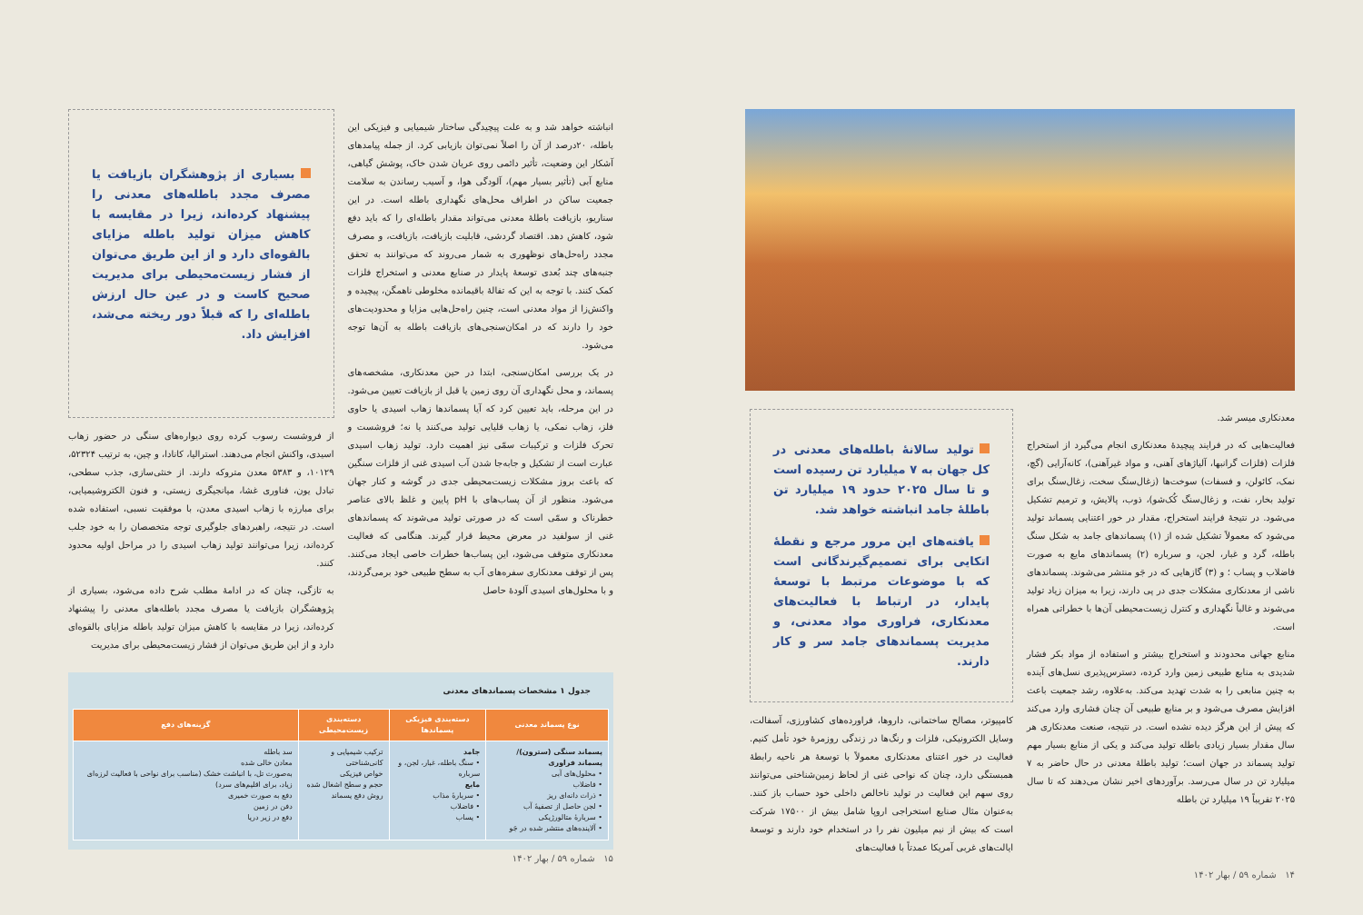معدنکاری میسر شد.
فعالیت‌هایی که در فرایند پیچیدهٔ معدنکاری انجام می‌گیرد از استخراج فلزات (فلزات گرانبها، آلیاژهای آهنی، و مواد غیرآهنی)، کانه‌آرایی (گچ، نمک، کائولن، و فسفات) سوخت‌ها (زغال‌سنگ سخت، زغال‌سنگ برای تولید بخار، نفت، و زغال‌سنگ کُک‌شو)، ذوب، پالایش، و ترمیم تشکیل می‌شود. در نتیجهٔ فرایند استخراج، مقدار در خور اعتنایی پسماند تولید می‌شود که معمولاً تشکیل شده از (۱) پسماندهای جامد به شکل سنگ باطله، گرد و غبار، لجن، و سرباره (۲) پسماندهای مایع به صورت فاضلاب و پساب ؛ و (۳) گازهایی که در جَو منتشر می‌شوند. پسماندهای ناشی از معدنکاری مشکلات جدی در پی دارند، زیرا به میزان زیاد تولید می‌شوند و غالباً نگهداری و کنترل زیست‌محیطی آن‌ها با خطراتی همراه است.
منابع جهانی محدودند و استخراج بیشتر و استفاده از مواد بکر فشار شدیدی به منابع طبیعی زمین وارد کرده، دسترس‌پذیری نسل‌های آینده به چنین منابعی را به شدت تهدید می‌کند. به‌علاوه، رشد جمعیت باعث افزایش مصرف می‌شود و بر منابع طبیعی آن چنان فشاری وارد می‌کند که پیش از این هرگز دیده نشده است. در نتیجه، صنعت معدنکاری هر سال مقدار بسیار زیادی باطله تولید می‌کند و یکی از منابع بسیار مهم تولید پسماند در جهان است؛ تولید باطلهٔ معدنی در حال حاضر به ۷ میلیارد تن در سال می‌رسد. برآوردهای اخیر نشان می‌دهند که تا سال ۲۰۲۵ تقریباً ۱۹ میلیارد تن باطله
تولید سالانهٔ باطله‌های معدنی در کل جهان به ۷ میلیارد تن رسیده است و تا سال ۲۰۲۵ حدود ۱۹ میلیارد تن باطلهٔ جامد انباشته خواهد شد.
یافته‌های این مرور مرجع و نقطهٔ اتکایی برای تصمیم‌گیرندگانی است که با موضوعات مرتبط با توسعهٔ پایدار، در ارتباط با فعالیت‌های معدنکاری، فراوری مواد معدنی، و مدیریت پسماندهای جامد سر و کار دارند.
کامپیوتر، مصالح ساختمانی، داروها، فراورده‌های کشاورزی، آسفالت، وسایل الکترونیکی، فلزات و رنگ‌ها در زندگی روزمرهٔ خود تأمل کنیم. فعالیت در خور اعتنای معدنکاری معمولاً با توسعهٔ هر ناحیه رابطهٔ همبستگی دارد، چنان که نواحی غنی از لحاظ زمین‌شناختی می‌توانند روی سهم این فعالیت در تولید ناخالص داخلی خود حساب باز کنند. به‌عنوان مثال صنایع استخراجی اروپا شامل بیش از ۱۷۵۰۰ شرکت است که بیش از نیم میلیون نفر را در استخدام خود دارند و توسعهٔ ایالت‌های غربی آمریکا عمدتاً با فعالیت‌های
۱۴ شماره ۵۹ / بهار ۱۴۰۲
انباشته خواهد شد و به علت پیچیدگی ساختار شیمیایی و فیزیکی این باطله، ۲۰درصد از آن را اصلاً نمی‌توان بازیابی کرد. از جمله پیامدهای آشکار این وضعیت، تأثیر دائمی روی عریان شدن خاک، پوشش گیاهی، منابع آبی (تأثیر بسیار مهم)، آلودگی هوا، و آسیب رساندن به سلامت جمعیت ساکن در اطراف محل‌های نگهداری باطله است. در این سناریو، بازیافت باطلهٔ معدنی می‌تواند مقدار باطله‌ای را که باید دفع شود، کاهش دهد. اقتصاد گردشی، قابلیت بازیافت، بازیافت، و مصرف مجدد راه‌حل‌های نوظهوری به شمار می‌روند که می‌توانند به تحقق جنبه‌های چند بُعدی توسعهٔ پایدار در صنایع معدنی و استخراج فلزات کمک کنند. با توجه به این که تفالهٔ باقیمانده مخلوطی ناهمگن، پیچیده و واکنش‌زا از مواد معدنی است، چنین راه‌حل‌هایی مزایا و محدودیت‌های خود را دارند که در امکان‌سنجی‌های بازیافت باطله به آن‌ها توجه می‌شود.
در یک بررسی امکان‌سنجی، ابتدا در حین معدنکاری، مشخصه‌های پسماند، و محل نگهداری آن روی زمین یا قبل از بازیافت تعیین می‌شود. در این مرحله، باید تعیین کرد که آیا پسماندها زهاب اسیدی یا حاوی فلز، زهاب نمکی، یا زهاب قلیایی تولید می‌کنند یا نه؛ فروشست و تحرک فلزات و ترکیبات سمّی نیز اهمیت دارد. تولید زهاب اسیدی عبارت است از تشکیل و جابه‌جا شدن آب اسیدی غنی از فلزات سنگین که باعث بروز مشکلات زیست‌محیطی جدی در گوشه و کنار جهان می‌شود. منظور از آن پساب‌های با pH پایین و غلظ بالای عناصر خطرناک و سمّی است که در صورتی تولید می‌شوند که پسماندهای غنی از سولفید در معرض محیط قرار گیرند. هنگامی که فعالیت معدنکاری متوقف می‌شود، این پساب‌ها خطرات خاصی ایجاد می‌کنند. پس از توقف معدنکاری سفره‌های آب به سطح طبیعی خود برمی‌گردند، و با محلول‌های اسیدی آلودهٔ حاصل
بسیاری از پژوهشگران بازیافت یا مصرف مجدد باطله‌های معدنی را پیشنهاد کرده‌اند، زیرا در مقایسه با کاهش میزان تولید باطله مزایای بالقوه‌ای دارد و از این طریق می‌توان از فشار زیست‌محیطی برای مدیریت صحیح کاست و در عین حال ارزش باطله‌ای را که قبلاً دور ریخته می‌شد، افزایش داد.
از فروشست رسوب کرده روی دیواره‌های سنگی در حضور زهاب اسیدی، واکنش انجام می‌دهند. استرالیا، کانادا، و چین، به ترتیب ۵۲۳۲۴، ۱۰۱۲۹، و ۵۳۸۳ معدن متروکه دارند. از خنثی‌سازی، جذب سطحی، تبادل یون، فناوری غشا، میانجیگری زیستی، و فنون الکتروشیمیایی، برای مبارزه با زهاب اسیدی معدن، با موفقیت نسبی، استفاده شده است. در نتیجه، راهبردهای جلوگیری توجه متخصصان را به خود جلب کرده‌اند، زیرا می‌توانند تولید زهاب اسیدی را در مراحل اولیه محدود کنند.
به تازگی، چنان که در ادامهٔ مطلب شرح داده می‌شود، بسیاری از پژوهشگران بازیافت یا مصرف مجدد باطله‌های معدنی را پیشنهاد کرده‌اند، زیرا در مقایسه با کاهش میزان تولید باطله مزایای بالقوه‌ای دارد و از این طریق می‌توان از فشار زیست‌محیطی برای مدیریت
جدول ۱ مشخصات پسماندهای معدنی
| نوع پسماند معدنی | دسته‌بندی فیزیکی پسماندها | دسته‌بندی زیست‌محیطی | گزینه‌های دفع |
| --- | --- | --- | --- |
| پسماند سنگی (سترون)/پسماند فراوری • محلول‌های آبی • فاضلاب • ذرات دانه‌ای ریز • لجن حاصل از تصفیهٔ آب • سربارهٔ متالورژیکی • آلاینده‌های منتشر شده در جَو | جامد • سنگ باطله، غبار، لجن، و سرباره مایع • سربارهٔ مذاب • فاضلاب • پساب | ترکیب شیمیایی و کانی‌شناختی خواص فیزیکی حجم و سطح اشغال شده روش دفع پسماند | سد باطله معادن خالی شده به‌صورت تل، با انباشت خشک (مناسب برای نواحی با فعالیت لرزه‌ای زیاد، برای اقلیم‌های سرد) دفع به صورت خمیری دفن در زمین دفع در زیر دریا |
۱۵ شماره ۵۹ / بهار ۱۴۰۲